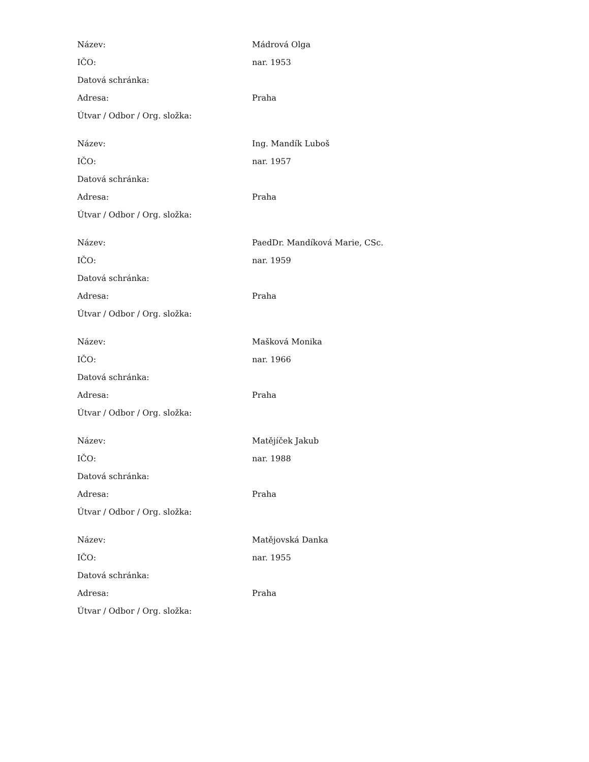| Název: | Mádrová Olga |
| IČO: | nar. 1953 |
| Datová schránka: | |
| Adresa: | Praha |
| Útvar / Odbor / Org. složka: | |
| Název: | Ing. Mandík Luboš |
| IČO: | nar. 1957 |
| Datová schránka: | |
| Adresa: | Praha |
| Útvar / Odbor / Org. složka: | |
| Název: | PaedDr. Mandíková Marie, CSc. |
| IČO: | nar. 1959 |
| Datová schránka: | |
| Adresa: | Praha |
| Útvar / Odbor / Org. složka: | |
| Název: | Mašková Monika |
| IČO: | nar. 1966 |
| Datová schránka: | |
| Adresa: | Praha |
| Útvar / Odbor / Org. složka: | |
| Název: | Matějíček Jakub |
| IČO: | nar. 1988 |
| Datová schránka: | |
| Adresa: | Praha |
| Útvar / Odbor / Org. složka: | |
| Název: | Matějovská Danka |
| IČO: | nar. 1955 |
| Datová schránka: | |
| Adresa: | Praha |
| Útvar / Odbor / Org. složka: | |